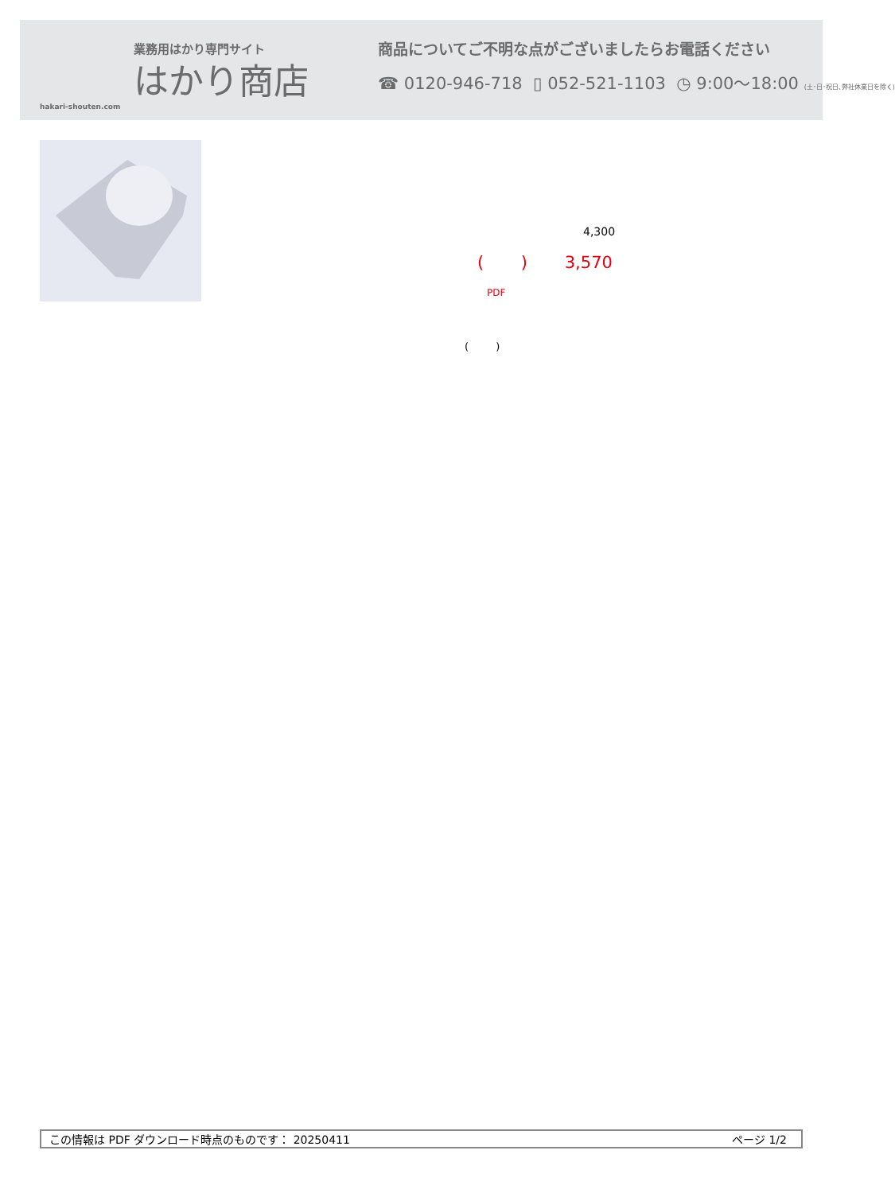業務用はかり専門サイト
はかり商店
hakari-shouten.com
商品についてご不明な点がございましたらお電話ください
☎ 0120-946-718 ▯ 052-521-1103 ◷ 9:00〜18:00 (土･日･祝日､弊社休業日を除く)
4,300
( ) 3,570
PDF
( )
この情報は PDF ダウンロード時点のものです： 20250411 ページ 1/2